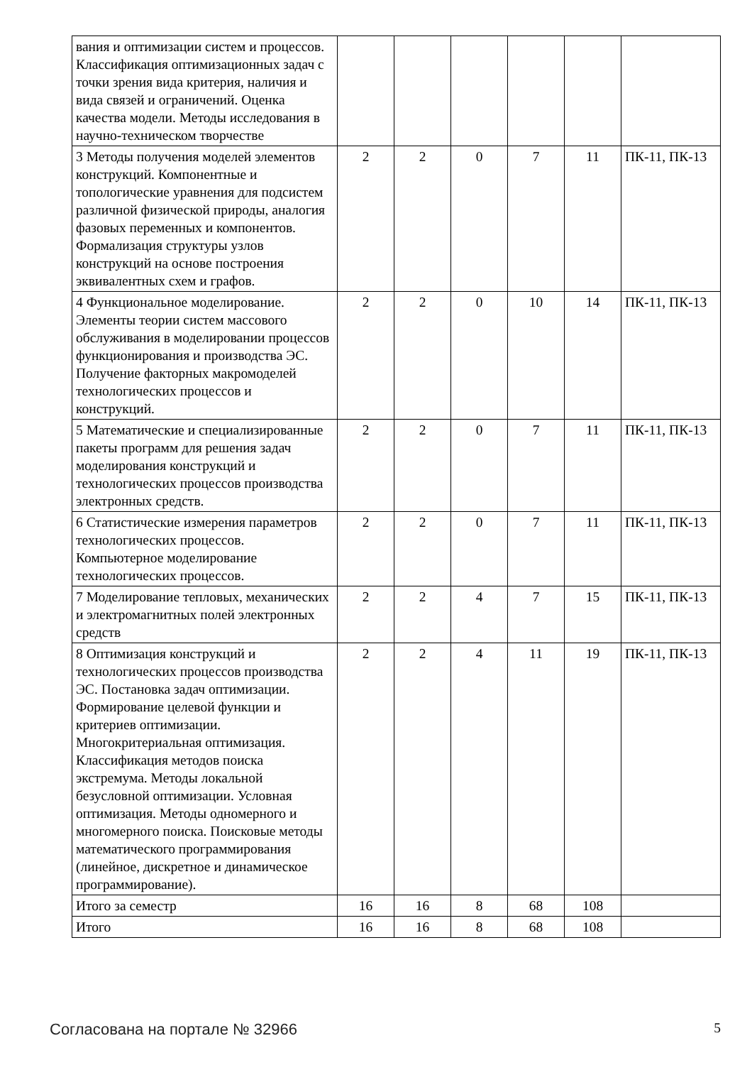| вания и оптимизации систем и процессов. Классификация оптимизационных задач с точки зрения вида критерия, наличия и вида связей и ограничений. Оценка качества модели. Методы исследования в научно-техническом творчестве | | | | | | |
| 3 Методы получения моделей элементов конструкций. Компонентные и топологические уравнения для подсистем различной физической природы, аналогия фазовых переменных и компонентов. Формализация структуры узлов конструкций на основе построения эквивалентных схем и графов. | 2 | 2 | 0 | 7 | 11 | ПК-11, ПК-13 |
| 4 Функциональное моделирование. Элементы теории систем массового обслуживания в моделировании процессов функционирования и производства ЭС. Получение факторных макромоделей технологических процессов и конструкций. | 2 | 2 | 0 | 10 | 14 | ПК-11, ПК-13 |
| 5 Математические и специализированные пакеты программ для решения задач моделирования конструкций и технологических процессов производства электронных средств. | 2 | 2 | 0 | 7 | 11 | ПК-11, ПК-13 |
| 6 Статистические измерения параметров технологических процессов. Компьютерное моделирование технологических процессов. | 2 | 2 | 0 | 7 | 11 | ПК-11, ПК-13 |
| 7 Моделирование тепловых, механических и электромагнитных полей электронных средств | 2 | 2 | 4 | 7 | 15 | ПК-11, ПК-13 |
| 8 Оптимизация конструкций и технологических процессов производства ЭС. Постановка задач оптимизации. Формирование целевой функции и критериев оптимизации. Многокритериальная оптимизация. Классификация методов поиска экстремума. Методы локальной безусловной оптимизации. Условная оптимизация. Методы одномерного и многомерного поиска. Поисковые методы математического программирования (линейное, дискретное и динамическое программирование). | 2 | 2 | 4 | 11 | 19 | ПК-11, ПК-13 |
| Итого за семестр | 16 | 16 | 8 | 68 | 108 | |
| Итого | 16 | 16 | 8 | 68 | 108 | |
Согласована на портале № 32966 5